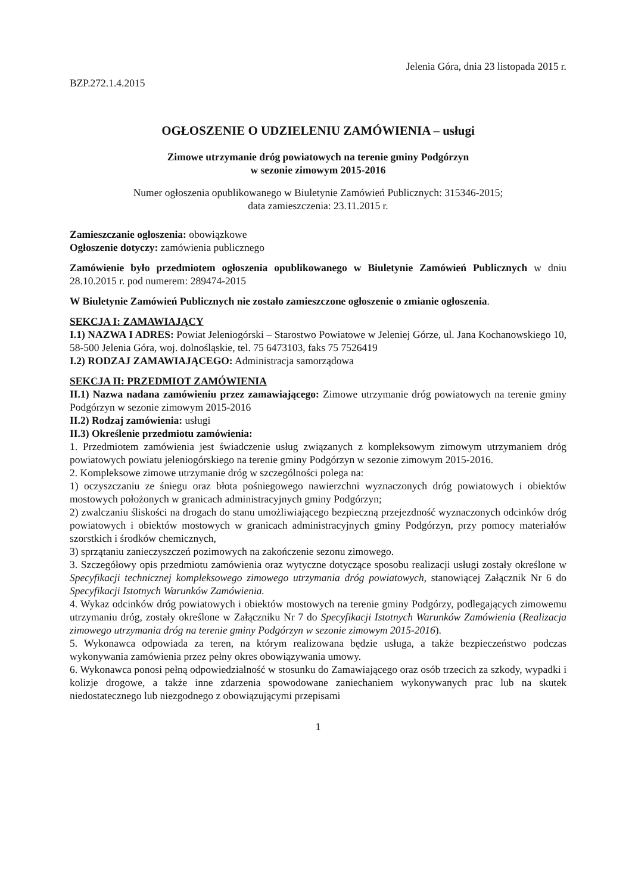Jelenia Góra, dnia 23 listopada 2015 r.
BZP.272.1.4.2015
OGŁOSZENIE O UDZIELENIU ZAMÓWIENIA – usługi
Zimowe utrzymanie dróg powiatowych na terenie gminy Podgórzyn
w sezonie zimowym 2015-2016
Numer ogłoszenia opublikowanego w Biuletynie Zamówień Publicznych: 315346-2015;
data zamieszczenia: 23.11.2015 r.
Zamieszczanie ogłoszenia: obowiązkowe
Ogłoszenie dotyczy: zamówienia publicznego
Zamówienie było przedmiotem ogłoszenia opublikowanego w Biuletynie Zamówień Publicznych w dniu 28.10.2015 r. pod numerem: 289474-2015
W Biuletynie Zamówień Publicznych nie zostało zamieszczone ogłoszenie o zmianie ogłoszenia.
SEKCJA I: ZAMAWIAJĄCY
I.1) NAZWA I ADRES: Powiat Jeleniogórski – Starostwo Powiatowe w Jeleniej Górze, ul. Jana Kochanowskiego 10, 58-500 Jelenia Góra, woj. dolnośląskie, tel. 75 6473103, faks 75 7526419
I.2) RODZAJ ZAMAWIAJĄCEGO: Administracja samorządowa
SEKCJA II: PRZEDMIOT ZAMÓWIENIA
II.1) Nazwa nadana zamówieniu przez zamawiającego: Zimowe utrzymanie dróg powiatowych na terenie gminy Podgórzyn w sezonie zimowym 2015-2016
II.2) Rodzaj zamówienia: usługi
II.3) Określenie przedmiotu zamówienia:
1. Przedmiotem zamówienia jest świadczenie usług związanych z kompleksowym zimowym utrzymaniem dróg powiatowych powiatu jeleniogórskiego na terenie gminy Podgórzyn w sezonie zimowym 2015-2016.
2. Kompleksowe zimowe utrzymanie dróg w szczególności polega na:
1) oczyszczaniu ze śniegu oraz błota pośniegowego nawierzchni wyznaczonych dróg powiatowych i obiektów mostowych położonych w granicach administracyjnych gminy Podgórzyn;
2) zwalczaniu śliskości na drogach do stanu umożliwiającego bezpieczną przejezdność wyznaczonych odcinków dróg powiatowych i obiektów mostowych w granicach administracyjnych gminy Podgórzyn, przy pomocy materiałów szorstkich i środków chemicznych,
3) sprzątaniu zanieczyszczeń pozimowych na zakończenie sezonu zimowego.
3. Szczegółowy opis przedmiotu zamówienia oraz wytyczne dotyczące sposobu realizacji usługi zostały określone w Specyfikacji technicznej kompleksowego zimowego utrzymania dróg powiatowych, stanowiącej Załącznik Nr 6 do Specyfikacji Istotnych Warunków Zamówienia.
4. Wykaz odcinków dróg powiatowych i obiektów mostowych na terenie gminy Podgórzy, podlegających zimowemu utrzymaniu dróg, zostały określone w Załączniku Nr 7 do Specyfikacji Istotnych Warunków Zamówienia (Realizacja zimowego utrzymania dróg na terenie gminy Podgórzyn w sezonie zimowym 2015-2016).
5. Wykonawca odpowiada za teren, na którym realizowana będzie usługa, a także bezpieczeństwo podczas wykonywania zamówienia przez pełny okres obowiązywania umowy.
6. Wykonawca ponosi pełną odpowiedzialność w stosunku do Zamawiającego oraz osób trzecich za szkody, wypadki i kolizje drogowe, a także inne zdarzenia spowodowane zaniechaniem wykonywanych prac lub na skutek niedostatecznego lub niezgodnego z obowiązującymi przepisami
1